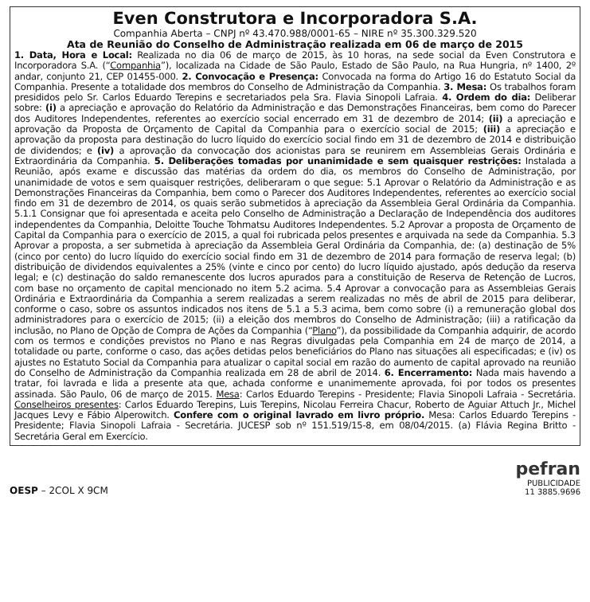Even Construtora e Incorporadora S.A.
Companhia Aberta – CNPJ nº 43.470.988/0001-65 – NIRE nº 35.300.329.520
Ata de Reunião do Conselho de Administração realizada em 06 de março de 2015
1. Data, Hora e Local: Realizada no dia 06 de março de 2015, às 10 horas, na sede social da Even Construtora e Incorporadora S.A. (“Companhia”), localizada na Cidade de São Paulo, Estado de São Paulo, na Rua Hungria, nº 1400, 2º andar, conjunto 21, CEP 01455-000. 2. Convocação e Presença: Convocada na forma do Artigo 16 do Estatuto Social da Companhia. Presente a totalidade dos membros do Conselho de Administração da Companhia. 3. Mesa: Os trabalhos foram presididos pelo Sr. Carlos Eduardo Terepins e secretariados pela Sra. Flavia Sinopoli Lafraia. 4. Ordem do dia: Deliberar sobre: (i) a apreciação e aprovação do Relatório da Administração e das Demonstrações Financeiras, bem como do Parecer dos Auditores Independentes, referentes ao exercício social encerrado em 31 de dezembro de 2014; (ii) a apreciação e aprovação da Proposta de Orçamento de Capital da Companhia para o exercício social de 2015; (iii) a apreciação e aprovação da proposta para destinação do lucro líquido do exercício social findo em 31 de dezembro de 2014 e distribuição de dividendos; e (iv) a aprovação da convocação dos acionistas para se reunirem em Assembleias Gerais Ordinária e Extraordinária da Companhia. 5. Deliberações tomadas por unanimidade e sem quaisquer restrições: Instalada a Reunião, após exame e discussão das matérias da ordem do dia, os membros do Conselho de Administração, por unanimidade de votos e sem quaisquer restrições, deliberaram o que segue: 5.1 Aprovar o Relatório da Administração e as Demonstrações Financeiras da Companhia, bem como o Parecer dos Auditores Independentes, referentes ao exercício social findo em 31 de dezembro de 2014, os quais serão submetidos à apreciação da Assembleia Geral Ordinária da Companhia. 5.1.1 Consignar que foi apresentada e aceita pelo Conselho de Administração a Declaração de Independência dos auditores independentes da Companhia, Deloitte Touche Tohmatsu Auditores Independentes. 5.2 Aprovar a proposta de Orçamento de Capital da Companhia para o exercício de 2015, a qual foi rubricada pelos presentes e arquivada na sede da Companhia. 5.3 Aprovar a proposta, a ser submetida à apreciação da Assembleia Geral Ordinária da Companhia, de: (a) destinação de 5% (cinco por cento) do lucro líquido do exercício social findo em 31 de dezembro de 2014 para formação de reserva legal; (b) distribuição de dividendos equivalentes a 25% (vinte e cinco por cento) do lucro líquido ajustado, após dedução da reserva legal; e (c) destinação do saldo remanescente dos lucros apurados para a constituição de Reserva de Retenção de Lucros, com base no orçamento de capital mencionado no item 5.2 acima. 5.4 Aprovar a convocação para as Assembleias Gerais Ordinária e Extraordinária da Companhia a serem realizadas a serem realizadas no mês de abril de 2015 para deliberar, conforme o caso, sobre os assuntos indicados nos itens de 5.1 a 5.3 acima, bem como sobre (i) a remuneração global dos administradores para o exercício de 2015; (ii) a eleição dos membros do Conselho de Administração; (iii) a ratificação da inclusão, no Plano de Opção de Compra de Ações da Companhia (“Plano”), da possibilidade da Companhia adquirir, de acordo com os termos e condições previstos no Plano e nas Regras divulgadas pela Companhia em 24 de março de 2014, a totalidade ou parte, conforme o caso, das ações detidas pelos beneficiários do Plano nas situações ali especificadas; e (iv) os ajustes no Estatuto Social da Companhia para atualizar o capital social em razão do aumento de capital aprovado na reunião do Conselho de Administração da Companhia realizada em 28 de abril de 2014. 6. Encerramento: Nada mais havendo a tratar, foi lavrada e lida a presente ata que, achada conforme e unanimemente aprovada, foi por todos os presentes assinada. São Paulo, 06 de março de 2015. Mesa: Carlos Eduardo Terepins - Presidente; Flavia Sinopoli Lafraia - Secretária. Conselheiros presentes: Carlos Eduardo Terepins, Luis Terepins, Nicolau Ferreira Chacur, Roberto de Aguiar Attuch Jr., Michel Jacques Levy e Fábio Alperowitch. Confere com o original lavrado em livro próprio. Mesa: Carlos Eduardo Terepins - Presidente; Flavia Sinopoli Lafraia - Secretária. JUCESP sob nº 151.519/15-8, em 08/04/2015. (a) Flávia Regina Britto - Secretária Geral em Exercício.
OESP – 2COL X 9CM
pefran
PUBLICIDADE
11 3885.9696